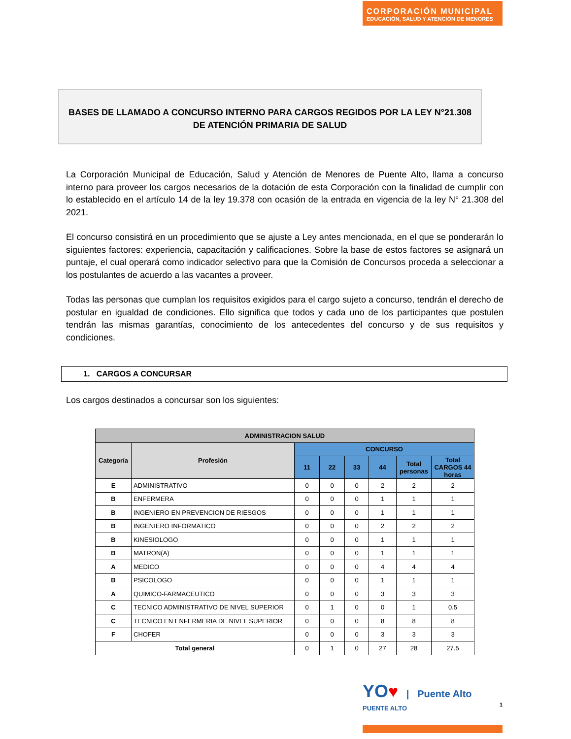CORPORACIÓN MUNICIPAL
EDUCACIÓN, SALUD Y ATENCIÓN DE MENORES
BASES DE LLAMADO A CONCURSO INTERNO PARA CARGOS REGIDOS POR LA LEY N°21.308
DE ATENCIÓN PRIMARIA DE SALUD
La Corporación Municipal de Educación, Salud y Atención de Menores de Puente Alto, llama a concurso interno para proveer los cargos necesarios de la dotación de esta Corporación con la finalidad de cumplir con lo establecido en el artículo 14 de la ley 19.378 con ocasión de la entrada en vigencia de la ley N° 21.308 del 2021.
El concurso consistirá en un procedimiento que se ajuste a Ley antes mencionada, en el que se ponderarán lo siguientes factores: experiencia, capacitación y calificaciones. Sobre la base de estos factores se asignará un puntaje, el cual operará como indicador selectivo para que la Comisión de Concursos proceda a seleccionar a los postulantes de acuerdo a las vacantes a proveer.
Todas las personas que cumplan los requisitos exigidos para el cargo sujeto a concurso, tendrán el derecho de postular en igualdad de condiciones. Ello significa que todos y cada uno de los participantes que postulen tendrán las mismas garantías, conocimiento de los antecedentes del concurso y de sus requisitos y condiciones.
1. CARGOS A CONCURSAR
Los cargos destinados a concursar son los siguientes:
| ADMINISTRACION SALUD | | | | | | | |
| --- | --- | --- | --- | --- | --- | --- | --- |
| Categoría | Profesión | CONCURSO | | | | | |
| | | 11 | 22 | 33 | 44 | Total personas | Total CARGOS 44 horas |
| E | ADMINISTRATIVO | 0 | 0 | 0 | 2 | 2 | 2 |
| B | ENFERMERA | 0 | 0 | 0 | 1 | 1 | 1 |
| B | INGENIERO EN PREVENCION DE RIESGOS | 0 | 0 | 0 | 1 | 1 | 1 |
| B | INGENIERO INFORMATICO | 0 | 0 | 0 | 2 | 2 | 2 |
| B | KINESIOLOGO | 0 | 0 | 0 | 1 | 1 | 1 |
| B | MATRON(A) | 0 | 0 | 0 | 1 | 1 | 1 |
| A | MEDICO | 0 | 0 | 0 | 4 | 4 | 4 |
| B | PSICOLOGO | 0 | 0 | 0 | 1 | 1 | 1 |
| A | QUIMICO-FARMACEUTICO | 0 | 0 | 0 | 3 | 3 | 3 |
| C | TECNICO ADMINISTRATIVO DE NIVEL SUPERIOR | 0 | 1 | 0 | 0 | 1 | 0.5 |
| C | TECNICO EN ENFERMERIA DE NIVEL SUPERIOR | 0 | 0 | 0 | 8 | 8 | 8 |
| F | CHOFER | 0 | 0 | 0 | 3 | 3 | 3 |
| Total general | | 0 | 1 | 0 | 27 | 28 | 27.5 |
YO♥ | Puente Alto
PUENTE ALTO 1